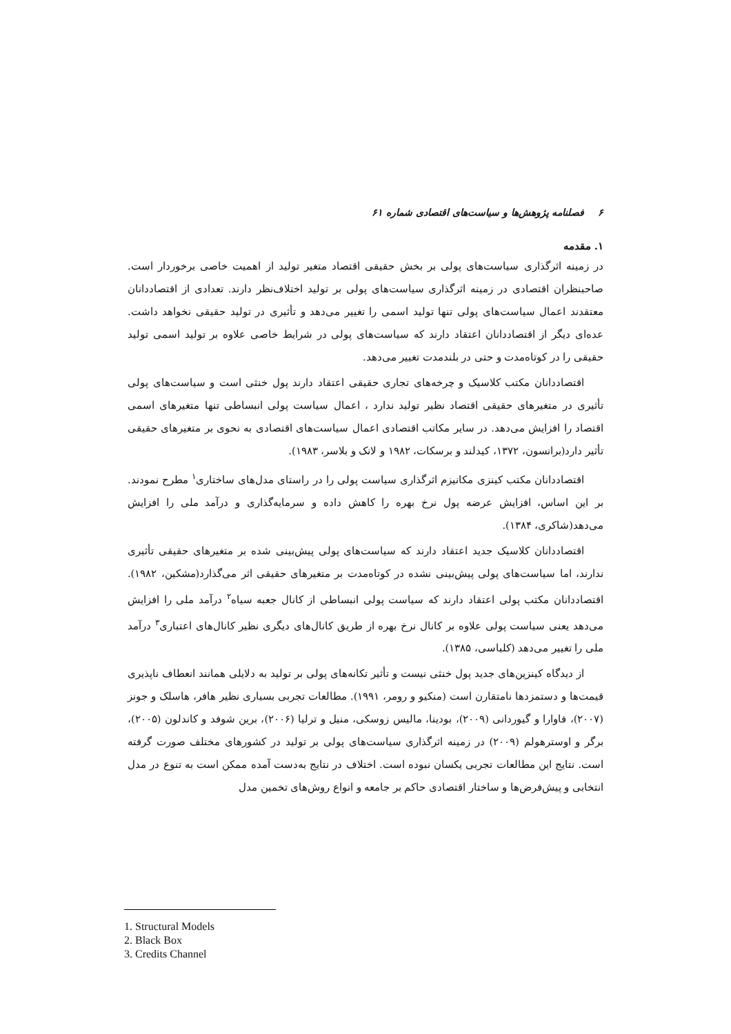۶ فصلنامه پژوهش‌ها و سیاست‌های اقتصادی شماره ۶۱
۱. مقدمه
در زمینه اثرگذاری سیاست‌های پولی بر بخش حقیقی اقتصاد متغیر تولید از اهمیت خاصی برخوردار است. صاحبنظران اقتصادی در زمینه اثرگذاری سیاست‌های پولی بر تولید اختلاف‌نظر دارند. تعدادی از اقتصاددانان معتقدند اعمال سیاست‌های پولی تنها تولید اسمی را تغییر می‌دهد و تأثیری در تولید حقیقی نخواهد داشت. عده‌ای دیگر از اقتصاددانان اعتقاد دارند که سیاست‌های پولی در شرایط خاصی علاوه بر تولید اسمی تولید حقیقی را در کوتاه‌مدت و حتی در بلندمدت تغییر می‌دهد.
اقتصاددانان مکتب کلاسیک و چرخه‌های تجاری حقیقی اعتقاد دارند پول خنثی است و سیاست‌های پولی تأثیری در متغیرهای حقیقی اقتصاد نظیر تولید ندارد ، اعمال سیاست پولی انبساطی تنها متغیرهای اسمی اقتصاد را افزایش می‌دهد. در سایر مکاتب اقتصادی اعمال سیاست‌های اقتصادی به نحوی بر متغیرهای حقیقی تأثیر دارد(برانسون، ۱۳۷۲، کیدلند و برسکات، ۱۹۸۲ و لانک و بلاسر، ۱۹۸۳).
اقتصاددانان مکتب کینزی مکانیزم اثرگذاری سیاست پولی را در راستای مدل‌های ساختاری<sup>۱</sup> مطرح نمودند. بر این اساس، افزایش عرضه پول نرخ بهره را کاهش داده و سرمایه‌گذاری و درآمد ملی را افزایش می‌دهد(شاکری، ۱۳۸۴).
اقتصاددانان کلاسیک جدید اعتقاد دارند که سیاست‌های پولی پیش‌بینی شده بر متغیرهای حقیقی تأثیری ندارند، اما سیاست‌های پولی پیش‌بینی نشده در کوتاه‌مدت بر متغیرهای حقیقی اثر می‌گذارد(مشکین، ۱۹۸۲). اقتصاددانان مکتب پولی اعتقاد دارند که سیاست پولی انبساطی از کانال جعبه سیاه<sup>۲</sup> درآمد ملی را افزایش می‌دهد یعنی سیاست پولی علاوه بر کانال نرخ بهره از طریق کانال‌های دیگری نظیر کانال‌های اعتباری<sup>۳</sup> درآمد ملی را تغییر می‌دهد (کلباسی، ۱۳۸۵).
از دیدگاه کینزین‌های جدید پول خنثی نیست و تأثیر تکانه‌های پولی بر تولید به دلایلی همانند انعطاف ناپذیری قیمت‌ها و دستمزدها نامتقارن است (منکیو و رومر، ۱۹۹۱). مطالعات تجربی بسیاری نظیر هافر، هاسلک و جونز (۲۰۰۷)، فاوارا و گیوردانی (۲۰۰۹)، بودینا، مالیس زوسکی، منیل و ترلیا (۲۰۰۶)، برین شوفد و کاندلون (۲۰۰۵)، برگر و اوسترهولم (۲۰۰۹) در زمینه اثرگذاری سیاست‌های پولی بر تولید در کشورهای مختلف صورت گرفته است. نتایج این مطالعات تجربی یکسان نبوده است. اختلاف در نتایج به‌دست آمده ممکن است به تنوع در مدل انتخابی و پیش‌فرض‌ها و ساختار اقتصادی حاکم بر جامعه و انواع روش‌های تخمین مدل
1. Structural Models
2. Black Box
3. Credits Channel